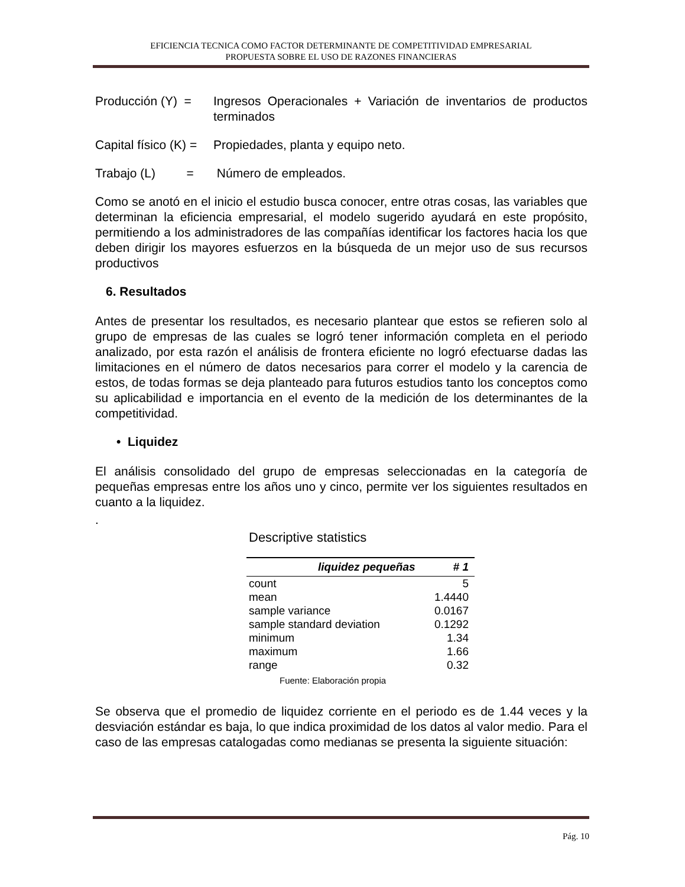EFICIENCIA TECNICA COMO FACTOR DETERMINANTE DE COMPETITIVIDAD EMPRESARIAL
PROPUESTA SOBRE EL USO DE RAZONES FINANCIERAS
Producción (Y) =
Ingresos Operacionales + Variación de inventarios de productos terminados
Capital físico (K) =
Propiedades, planta y equipo neto.
Trabajo (L) =
Número de empleados.
Como se anotó en el inicio el estudio busca conocer, entre otras cosas, las variables que determinan la eficiencia empresarial, el modelo sugerido ayudará en este propósito, permitiendo a los administradores de las compañías identificar los factores hacia los que deben dirigir los mayores esfuerzos en la búsqueda de un mejor uso de sus recursos productivos
6. Resultados
Antes de presentar los resultados, es necesario plantear que estos se refieren solo al grupo de empresas de las cuales se logró tener información completa en el periodo analizado, por esta razón el análisis de frontera eficiente no logró efectuarse dadas las limitaciones en el número de datos necesarios para correr el modelo y la carencia de estos, de todas formas se deja planteado para futuros estudios tanto los conceptos como su aplicabilidad e importancia en el evento de la medición de los determinantes de la competitividad.
• Liquidez
El análisis consolidado del grupo de empresas seleccionadas en la categoría de pequeñas empresas entre los años uno y cinco, permite ver los siguientes resultados en cuanto a la liquidez.
.
Descriptive statistics
| liquidez pequeñas | # 1 |
| --- | --- |
| count | 5 |
| mean | 1.4440 |
| sample variance | 0.0167 |
| sample standard deviation | 0.1292 |
| minimum | 1.34 |
| maximum | 1.66 |
| range | 0.32 |
Fuente: Elaboración propia
Se observa que el promedio de liquidez corriente en el periodo es de 1.44 veces y la desviación estándar es baja, lo que indica proximidad de los datos al valor medio. Para el caso de las empresas catalogadas como medianas se presenta la siguiente situación:
Pág. 10